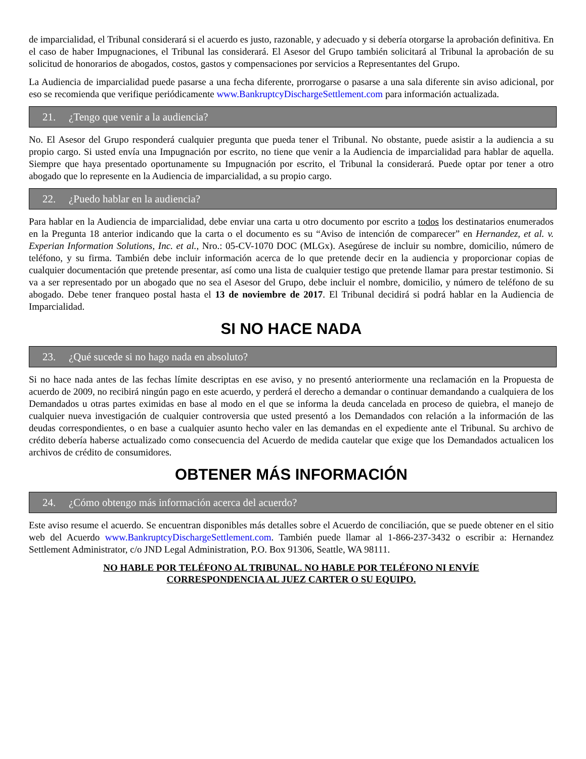de imparcialidad, el Tribunal considerará si el acuerdo es justo, razonable, y adecuado y si debería otorgarse la aprobación definitiva. En el caso de haber Impugnaciones, el Tribunal las considerará. El Asesor del Grupo también solicitará al Tribunal la aprobación de su solicitud de honorarios de abogados, costos, gastos y compensaciones por servicios a Representantes del Grupo.
La Audiencia de imparcialidad puede pasarse a una fecha diferente, prorrogarse o pasarse a una sala diferente sin aviso adicional, por eso se recomienda que verifique periódicamente www.BankruptcyDischargeSettlement.com para información actualizada.
21. ¿Tengo que venir a la audiencia?
No. El Asesor del Grupo responderá cualquier pregunta que pueda tener el Tribunal. No obstante, puede asistir a la audiencia a su propio cargo. Si usted envía una Impugnación por escrito, no tiene que venir a la Audiencia de imparcialidad para hablar de aquella. Siempre que haya presentado oportunamente su Impugnación por escrito, el Tribunal la considerará. Puede optar por tener a otro abogado que lo represente en la Audiencia de imparcialidad, a su propio cargo.
22. ¿Puedo hablar en la audiencia?
Para hablar en la Audiencia de imparcialidad, debe enviar una carta u otro documento por escrito a todos los destinatarios enumerados en la Pregunta 18 anterior indicando que la carta o el documento es su “Aviso de intención de comparecer” en Hernandez, et al. v. Experian Information Solutions, Inc. et al., Nro.: 05-CV-1070 DOC (MLGx). Asegúrese de incluir su nombre, domicilio, número de teléfono, y su firma. También debe incluir información acerca de lo que pretende decir en la audiencia y proporcionar copias de cualquier documentación que pretende presentar, así como una lista de cualquier testigo que pretende llamar para prestar testimonio. Si va a ser representado por un abogado que no sea el Asesor del Grupo, debe incluir el nombre, domicilio, y número de teléfono de su abogado. Debe tener franqueo postal hasta el 13 de noviembre de 2017. El Tribunal decidirá si podrá hablar en la Audiencia de Imparcialidad.
SI NO HACE NADA
23. ¿Qué sucede si no hago nada en absoluto?
Si no hace nada antes de las fechas límite descriptas en ese aviso, y no presentó anteriormente una reclamación en la Propuesta de acuerdo de 2009, no recibirá ningún pago en este acuerdo, y perderá el derecho a demandar o continuar demandando a cualquiera de los Demandados u otras partes eximidas en base al modo en el que se informa la deuda cancelada en proceso de quiebra, el manejo de cualquier nueva investigación de cualquier controversia que usted presentó a los Demandados con relación a la información de las deudas correspondientes, o en base a cualquier asunto hecho valer en las demandas en el expediente ante el Tribunal. Su archivo de crédito debería haberse actualizado como consecuencia del Acuerdo de medida cautelar que exige que los Demandados actualicen los archivos de crédito de consumidores.
OBTENER MÁS INFORMACIÓN
24. ¿Cómo obtengo más información acerca del acuerdo?
Este aviso resume el acuerdo. Se encuentran disponibles más detalles sobre el Acuerdo de conciliación, que se puede obtener en el sitio web del Acuerdo www.BankruptcyDischargeSettlement.com. También puede llamar al 1-866-237-3432 o escribir a: Hernandez Settlement Administrator, c/o JND Legal Administration, P.O. Box 91306, Seattle, WA 98111.
NO HABLE POR TELÉFONO AL TRIBUNAL. NO HABLE POR TELÉFONO NI ENVÍE
CORRESPONDENCIA AL JUEZ CARTER O SU EQUIPO.